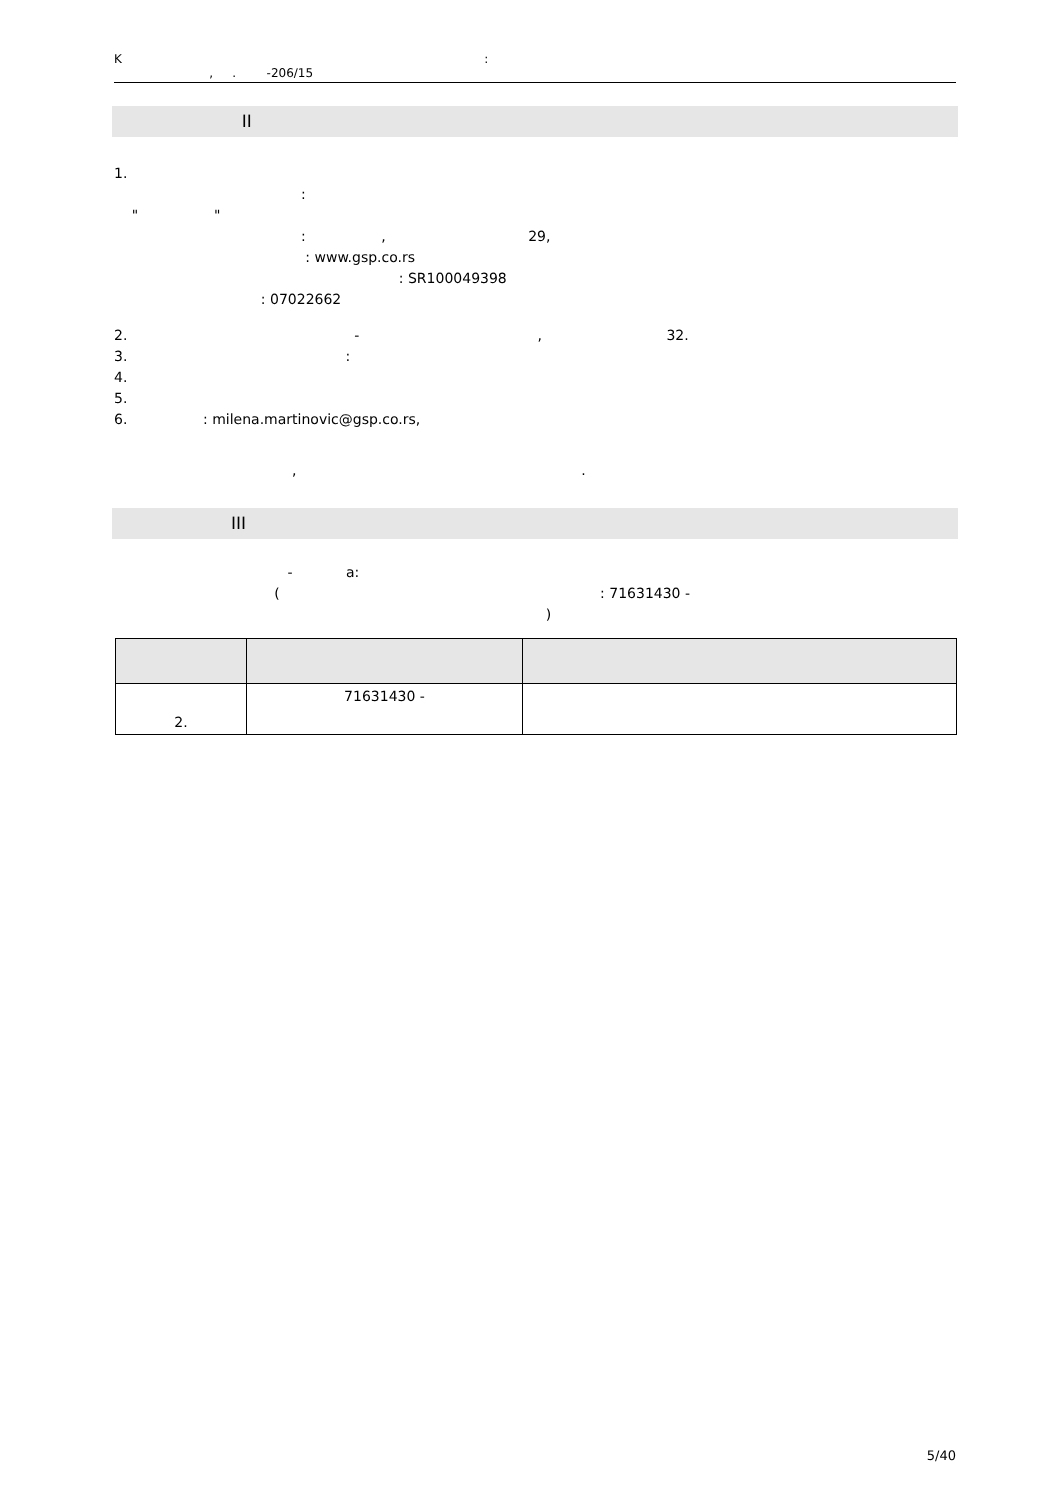K :
, . -206/15
II
1. : " " : , 29, : www.gsp.co.rs : SR100049398 : 07022662
2. - , 32. 3. : 4. 5. 6. : milena.martinovic@gsp.co.rs,
, .
III
- a: ( : 71631430 - )
| 2. | 71631430 - | |
5/40